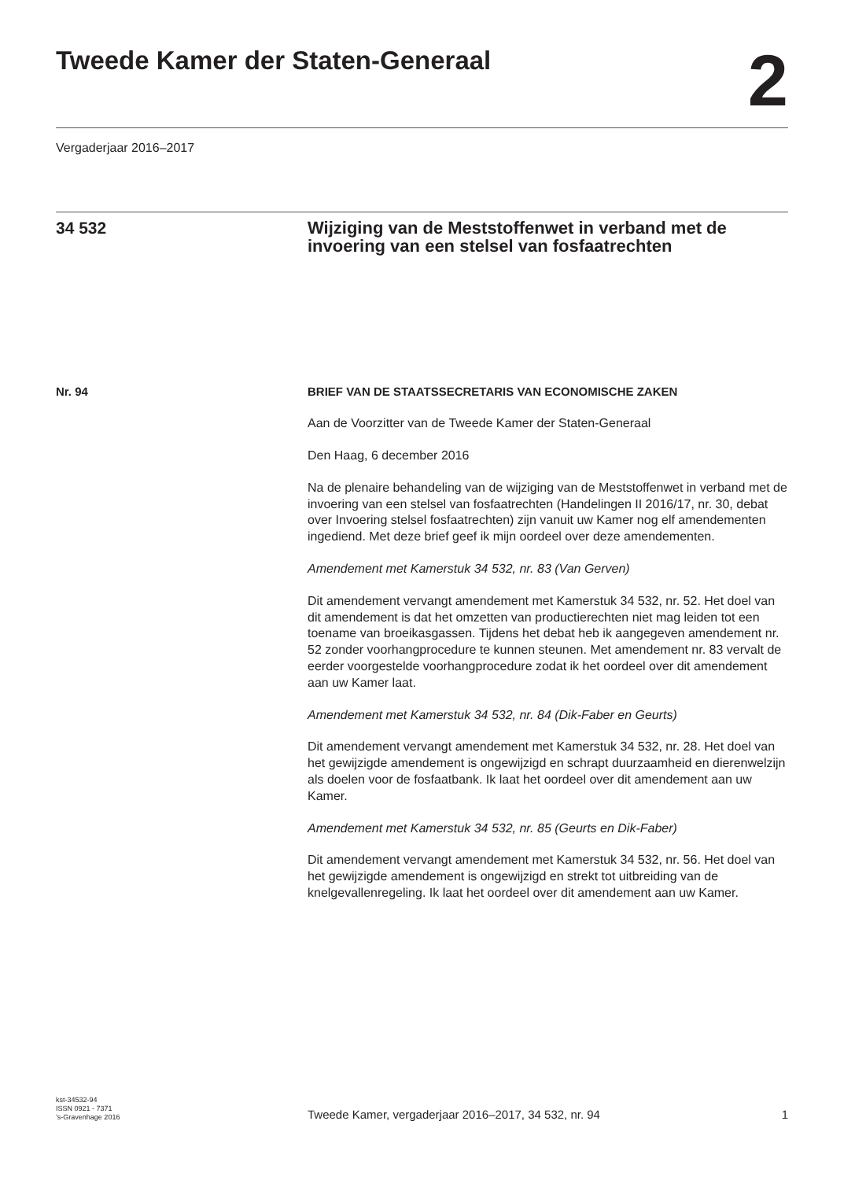Tweede Kamer der Staten-Generaal
2
Vergaderjaar 2016–2017
34 532
Wijziging van de Meststoffenwet in verband met de invoering van een stelsel van fosfaatrechten
Nr. 94 BRIEF VAN DE STAATSSECRETARIS VAN ECONOMISCHE ZAKEN
Aan de Voorzitter van de Tweede Kamer der Staten-Generaal
Den Haag, 6 december 2016
Na de plenaire behandeling van de wijziging van de Meststoffenwet in verband met de invoering van een stelsel van fosfaatrechten (Handelingen II 2016/17, nr. 30, debat over Invoering stelsel fosfaatrechten) zijn vanuit uw Kamer nog elf amendementen ingediend. Met deze brief geef ik mijn oordeel over deze amendementen.
Amendement met Kamerstuk 34 532, nr. 83 (Van Gerven)
Dit amendement vervangt amendement met Kamerstuk 34 532, nr. 52. Het doel van dit amendement is dat het omzetten van productierechten niet mag leiden tot een toename van broeikasgassen. Tijdens het debat heb ik aangegeven amendement nr. 52 zonder voorhangprocedure te kunnen steunen. Met amendement nr. 83 vervalt de eerder voorgestelde voorhangprocedure zodat ik het oordeel over dit amendement aan uw Kamer laat.
Amendement met Kamerstuk 34 532, nr. 84 (Dik-Faber en Geurts)
Dit amendement vervangt amendement met Kamerstuk 34 532, nr. 28. Het doel van het gewijzigde amendement is ongewijzigd en schrapt duurzaamheid en dierenwelzijn als doelen voor de fosfaatbank. Ik laat het oordeel over dit amendement aan uw Kamer.
Amendement met Kamerstuk 34 532, nr. 85 (Geurts en Dik-Faber)
Dit amendement vervangt amendement met Kamerstuk 34 532, nr. 56. Het doel van het gewijzigde amendement is ongewijzigd en strekt tot uitbreiding van de knelgevallenregeling. Ik laat het oordeel over dit amendement aan uw Kamer.
kst-34532-94
ISSN 0921 - 7371
’s-Gravenhage 2016
Tweede Kamer, vergaderjaar 2016–2017, 34 532, nr. 94
1